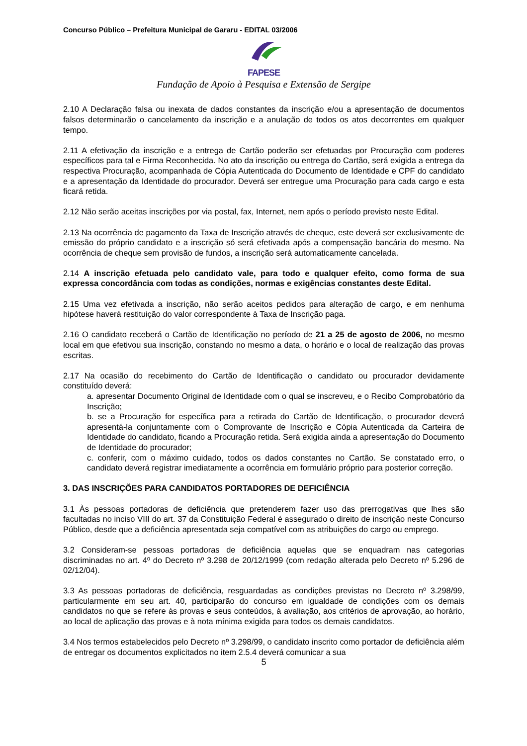Concurso Público – Prefeitura Municipal de Gararu - EDITAL 03/2006
FAPESE
Fundação de Apoio à Pesquisa e Extensão de Sergipe
2.10 A Declaração falsa ou inexata de dados constantes da inscrição e/ou a apresentação de documentos falsos determinarão o cancelamento da inscrição e a anulação de todos os atos decorrentes em qualquer tempo.
2.11 A efetivação da inscrição e a entrega de Cartão poderão ser efetuadas por Procuração com poderes específicos para tal e Firma Reconhecida. No ato da inscrição ou entrega do Cartão, será exigida a entrega da respectiva Procuração, acompanhada de Cópia Autenticada do Documento de Identidade e CPF do candidato e a apresentação da Identidade do procurador. Deverá ser entregue uma Procuração para cada cargo e esta ficará retida.
2.12 Não serão aceitas inscrições por via postal, fax, Internet, nem após o período previsto neste Edital.
2.13 Na ocorrência de pagamento da Taxa de Inscrição através de cheque, este deverá ser exclusivamente de emissão do próprio candidato e a inscrição só será efetivada após a compensação bancária do mesmo. Na ocorrência de cheque sem provisão de fundos, a inscrição será automaticamente cancelada.
2.14 A inscrição efetuada pelo candidato vale, para todo e qualquer efeito, como forma de sua expressa concordância com todas as condições, normas e exigências constantes deste Edital.
2.15 Uma vez efetivada a inscrição, não serão aceitos pedidos para alteração de cargo, e em nenhuma hipótese haverá restituição do valor correspondente à Taxa de Inscrição paga.
2.16 O candidato receberá o Cartão de Identificação no período de 21 a 25 de agosto de 2006, no mesmo local em que efetivou sua inscrição, constando no mesmo a data, o horário e o local de realização das provas escritas.
2.17 Na ocasião do recebimento do Cartão de Identificação o candidato ou procurador devidamente constituído deverá:
a. apresentar Documento Original de Identidade com o qual se inscreveu, e o Recibo Comprobatório da Inscrição;
b. se a Procuração for específica para a retirada do Cartão de Identificação, o procurador deverá apresentá-la conjuntamente com o Comprovante de Inscrição e Cópia Autenticada da Carteira de Identidade do candidato, ficando a Procuração retida. Será exigida ainda a apresentação do Documento de Identidade do procurador;
c. conferir, com o máximo cuidado, todos os dados constantes no Cartão. Se constatado erro, o candidato deverá registrar imediatamente a ocorrência em formulário próprio para posterior correção.
3. DAS INSCRIÇÕES PARA CANDIDATOS PORTADORES DE DEFICIÊNCIA
3.1 Às pessoas portadoras de deficiência que pretenderem fazer uso das prerrogativas que lhes são facultadas no inciso VIII do art. 37 da Constituição Federal é assegurado o direito de inscrição neste Concurso Público, desde que a deficiência apresentada seja compatível com as atribuições do cargo ou emprego.
3.2 Consideram-se pessoas portadoras de deficiência aquelas que se enquadram nas categorias discriminadas no art. 4º do Decreto nº 3.298 de 20/12/1999 (com redação alterada pelo Decreto nº 5.296 de 02/12/04).
3.3 As pessoas portadoras de deficiência, resguardadas as condições previstas no Decreto nº 3.298/99, particularmente em seu art. 40, participarão do concurso em igualdade de condições com os demais candidatos no que se refere às provas e seus conteúdos, à avaliação, aos critérios de aprovação, ao horário, ao local de aplicação das provas e à nota mínima exigida para todos os demais candidatos.
3.4 Nos termos estabelecidos pelo Decreto nº 3.298/99, o candidato inscrito como portador de deficiência além de entregar os documentos explicitados no item 2.5.4 deverá comunicar a sua
5